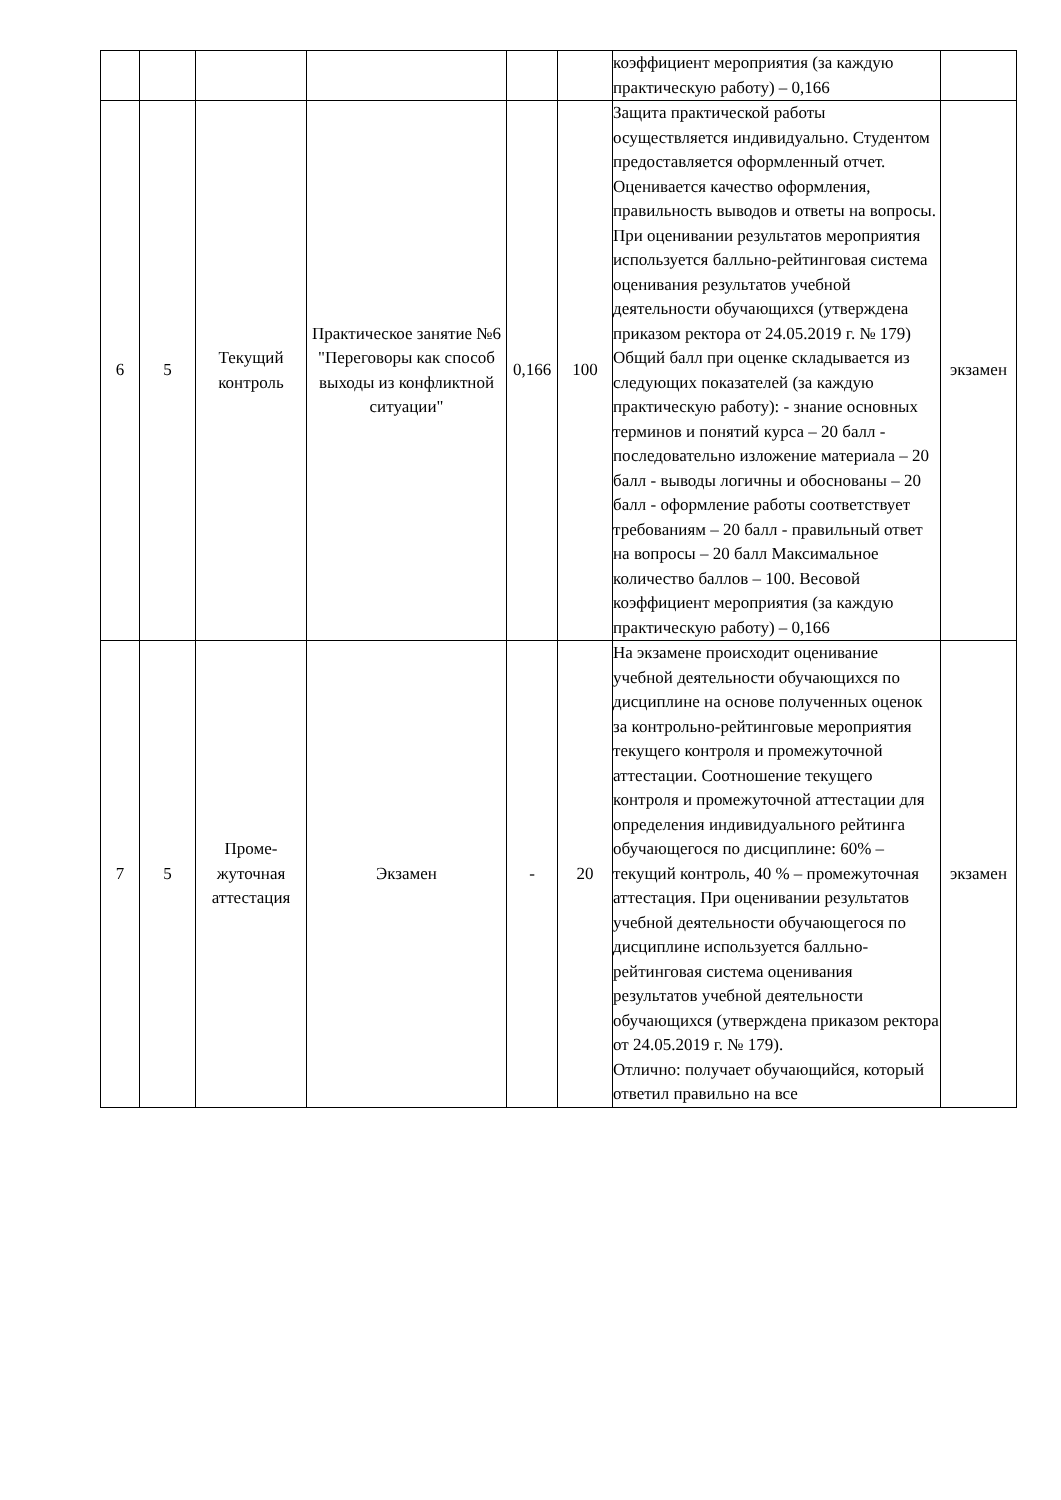| | | | | | | коэффициент мероприятия (за каждую практическую работу) – 0,166 | |
| 6 | 5 | Текущий контроль | Практическое занятие №6 "Переговоры как способ выходы из конфликтной ситуации" | 0,166 | 100 | Защита практической работы осуществляется индивидуально. Студентом предоставляется оформленный отчет. Оценивается качество оформления, правильность выводов и ответы на вопросы. При оценивании результатов мероприятия используется балльно-рейтинговая система оценивания результатов учебной деятельности обучающихся (утверждена приказом ректора от 24.05.2019 г. № 179) Общий балл при оценке складывается из следующих показателей (за каждую практическую работу): - знание основных терминов и понятий курса – 20 балл - последовательно изложение материала – 20 балл - выводы логичны и обоснованы – 20 балл - оформление работы соответствует требованиям – 20 балл - правильный ответ на вопросы – 20 балл Максимальное количество баллов – 100. Весовой коэффициент мероприятия (за каждую практическую работу) – 0,166 | экзамен |
| 7 | 5 | Проме-жуточная аттестация | Экзамен | - | 20 | На экзамене происходит оценивание учебной деятельности обучающихся по дисциплине на основе полученных оценок за контрольно-рейтинговые мероприятия текущего контроля и промежуточной аттестации. Соотношение текущего контроля и промежуточной аттестации для определения индивидуального рейтинга обучающегося по дисциплине: 60% – текущий контроль, 40 % – промежуточная аттестация. При оценивании результатов учебной деятельности обучающегося по дисциплине используется балльно-рейтинговая система оценивания результатов учебной деятельности обучающихся (утверждена приказом ректора от 24.05.2019 г. № 179). Отлично: получает обучающийся, который ответил правильно на все | экзамен |